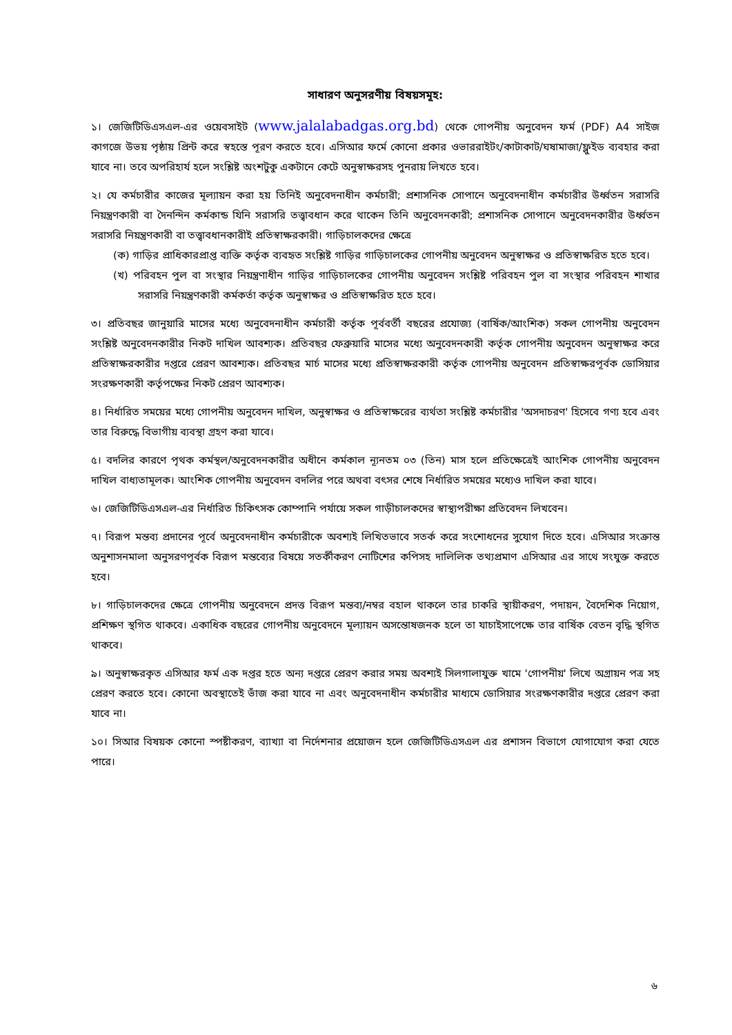সাধারণ অনুসরণীয় বিষয়সমূহ:
১। জেজিটিডিএসএল-এর ওয়েবসাইট (www.jalalabadgas.org.bd) থেকে গোপনীয় অনুবেদন ফর্ম (PDF) A4 সাইজ কাগজে উভয় পৃষ্ঠায় প্রিন্ট করে স্বহস্তে পূরণ করতে হবে। এসিআর ফর্মে কোনো প্রকার ওভাররাইটং/কাটাকাট/ঘষামাজা/ফ্লুইড ব্যবহার করা যাবে না। তবে অপরিহার্য হলে সংশ্লিষ্ট অংশটুকু একটানে কেটে অনুস্বাক্ষরসহ পুনরায় লিখতে হবে।
২। যে কর্মচারীর কাজের মূল্যায়ন করা হয় তিনিই অনুবেদনাধীন কর্মচারী; প্রশাসনিক সোপানে অনুবেদনাধীন কর্মচারীর উর্ধ্বতন সরাসরি নিয়ন্ত্রণকারী বা দৈনন্দিন কর্মকান্ড যিনি সরাসরি তত্ত্বাবধান করে থাকেন তিনি অনুবেদনকারী; প্রশাসনিক সোপানে অনুবেদনকারীর উর্ধ্বতন সরাসরি নিয়ন্ত্রণকারী বা তত্ত্বাবধানকারীই প্রতিস্বাক্ষরকারী। গাড়িচালকদের ক্ষেত্রে
(ক) গাড়ির প্রাধিকারপ্রাপ্ত ব্যক্তি কর্তৃক ব্যবহৃত সংশ্লিষ্ট গাড়ির গাড়িচালকের গোপনীয় অনুবেদন অনুস্বাক্ষর ও প্রতিস্বাক্ষরিত হতে হবে।
(খ) পরিবহন পুল বা সংস্থার নিয়ন্ত্রণাধীন গাড়ির গাড়িচালকের গোপনীয় অনুবেদন সংশ্লিষ্ট পরিবহন পুল বা সংস্থার পরিবহন শাখার সরাসরি নিয়ন্ত্রণকারী কর্মকর্তা কর্তৃক অনুস্বাক্ষর ও প্রতিস্বাক্ষরিত হতে হবে।
৩। প্রতিবছর জানুয়ারি মাসের মধ্যে অনুবেদনাধীন কর্মচারী কর্তৃক পূর্ববর্তী বছরের প্রযোজ্য (বার্ষিক/আংশিক) সকল গোপনীয় অনুবেদন সংশ্লিষ্ট অনুবেদনকারীর নিকট দাখিল আবশ্যক। প্রতিবছর ফেব্রুয়ারি মাসের মধ্যে অনুবেদনকারী কর্তৃক গোপনীয় অনুবেদন অনুস্বাক্ষর করে প্রতিস্বাক্ষরকারীর দপ্তরে প্রেরণ আবশ্যক। প্রতিবছর মার্চ মাসের মধ্যে প্রতিস্বাক্ষরকারী কর্তৃক গোপনীয় অনুবেদন প্রতিস্বাক্ষরপূর্বক ডোসিয়ার সংরক্ষণকারী কর্তৃপক্ষের নিকট প্রেরণ আবশ্যক।
৪। নির্ধারিত সময়ের মধ্যে গোপনীয় অনুবেদন দাখিল, অনুস্বাক্ষর ও প্রতিস্বাক্ষরের ব্যর্থতা সংশ্লিষ্ট কর্মচারীর 'অসদাচরণ' হিসেবে গণ্য হবে এবং তার বিরুদ্ধে বিভাগীয় ব্যবস্থা গ্রহণ করা যাবে।
৫। বদলির কারণে পৃথক কর্মস্থল/অনুবেদনকারীর অধীনে কর্মকাল ন্যূনতম ০৩ (তিন) মাস হলে প্রতিক্ষেত্রেই আংশিক গোপনীয় অনুবেদন দাখিল বাধ্যতামূলক। আংশিক গোপনীয় অনুবেদন বদলির পরে অথবা বৎসর শেষে নির্ধারিত সময়ের মধ্যেও দাখিল করা যাবে।
৬। জেজিটিডিএসএল-এর নির্ধারিত চিকিৎসক কোম্পানি পর্যায়ে সকল গাড়ীচালকদের স্বাস্থ্যপরীক্ষা প্রতিবেদন লিখবেন।
৭। বিরূপ মন্তব্য প্রদানের পূর্বে অনুবেদনাধীন কর্মচারীকে অবশ্যই লিখিতভাবে সতর্ক করে সংশোধনের সুযোগ দিতে হবে। এসিআর সংক্রান্ত অনুশাসনমালা অনুসরণপূর্বক বিরূপ মন্তব্যের বিষয়ে সতর্কীকরণ নোটিশের কপিসহ দালিলিক তথ্যপ্রমাণ এসিআর এর সাথে সংযুক্ত করতে হবে।
৮। গাড়িচালকদের ক্ষেত্রে গোপনীয় অনুবেদনে প্রদত্ত বিরূপ মন্তব্য/নম্বর বহাল থাকলে তার চাকরি স্থায়ীকরণ, পদায়ন, বৈদেশিক নিয়োগ, প্রশিক্ষণ স্থগিত থাকবে। একাধিক বছরের গোপনীয় অনুবেদনে মূল্যায়ন অসন্তোষজনক হলে তা যাচাইসাপেক্ষে তার বার্ষিক বেতন বৃদ্ধি স্থগিত থাকবে।
৯। অনুস্বাক্ষরকৃত এসিআর ফর্ম এক দপ্তর হতে অন্য দপ্তরে প্রেরণ করার সময় অবশ্যই সিলগালাযুক্ত খামে 'গোপনীয়' লিখে অগ্রায়ন পত্র সহ প্রেরণ করতে হবে। কোনো অবস্থাতেই ভাঁজ করা যাবে না এবং অনুবেদনাধীন কর্মচারীর মাধ্যমে ডোসিয়ার সংরক্ষণকারীর দপ্তরে প্রেরণ করা যাবে না।
১০। সিআর বিষয়ক কোনো স্পষ্টীকরণ, ব্যাখ্যা বা নির্দেশনার প্রয়োজন হলে জেজিটিডিএসএল এর প্রশাসন বিভাগে যোগাযোগ করা যেতে পারে।
৬